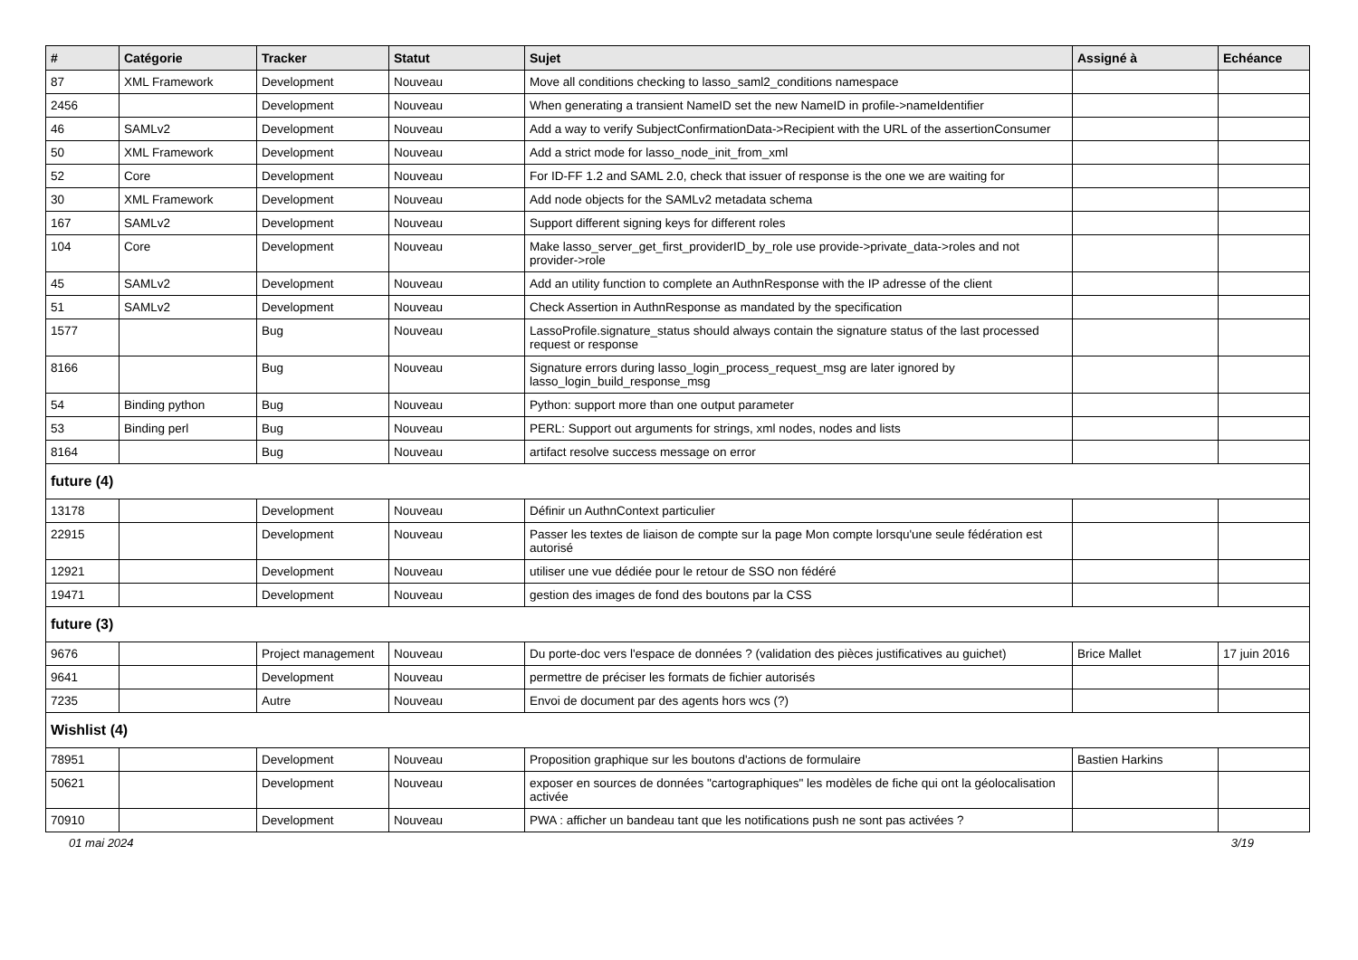| # | Catégorie | Tracker | Statut | Sujet | Assigné à | Echéance |
| --- | --- | --- | --- | --- | --- | --- |
| 87 | XML Framework | Development | Nouveau | Move all conditions checking to lasso_saml2_conditions namespace | | |
| 2456 | | Development | Nouveau | When generating a transient NameID set the new NameID in profile->nameIdentifier | | |
| 46 | SAMLv2 | Development | Nouveau | Add a way to verify SubjectConfirmationData->Recipient with the URL of the assertionConsumer | | |
| 50 | XML Framework | Development | Nouveau | Add a strict mode for lasso_node_init_from_xml | | |
| 52 | Core | Development | Nouveau | For ID-FF 1.2 and SAML 2.0, check that issuer of response is the one we are waiting for | | |
| 30 | XML Framework | Development | Nouveau | Add node objects for the SAMLv2 metadata schema | | |
| 167 | SAMLv2 | Development | Nouveau | Support different signing keys for different roles | | |
| 104 | Core | Development | Nouveau | Make lasso_server_get_first_providerID_by_role use provide->private_data->roles and not provider->role | | |
| 45 | SAMLv2 | Development | Nouveau | Add an utility function to complete an AuthnResponse with the IP adresse of the client | | |
| 51 | SAMLv2 | Development | Nouveau | Check Assertion in AuthnResponse as mandated by the specification | | |
| 1577 | | Bug | Nouveau | LassoProfile.signature_status should always contain the signature status of the last processed request or response | | |
| 8166 | | Bug | Nouveau | Signature errors during lasso_login_process_request_msg are later ignored by lasso_login_build_response_msg | | |
| 54 | Binding python | Bug | Nouveau | Python: support more than one output parameter | | |
| 53 | Binding perl | Bug | Nouveau | PERL: Support out arguments for strings, xml nodes, nodes and lists | | |
| 8164 | | Bug | Nouveau | artifact resolve success message on error | | |
| future (4) | | | | | | |
| 13178 | | Development | Nouveau | Définir un AuthnContext particulier | | |
| 22915 | | Development | Nouveau | Passer les textes de liaison de compte sur la page Mon compte lorsqu'une seule fédération est autorisé | | |
| 12921 | | Development | Nouveau | utiliser une vue dédiée pour le retour de SSO non fédéré | | |
| 19471 | | Development | Nouveau | gestion des images de fond des boutons par la CSS | | |
| future (3) | | | | | | |
| 9676 | | Project management | Nouveau | Du porte-doc vers l'espace de données ? (validation des pièces justificatives au guichet) | Brice Mallet | 17 juin 2016 |
| 9641 | | Development | Nouveau | permettre de préciser les formats de fichier autorisés | | |
| 7235 | | Autre | Nouveau | Envoi de document par des agents hors wcs (?) | | |
| Wishlist (4) | | | | | | |
| 78951 | | Development | Nouveau | Proposition graphique sur les boutons d'actions de formulaire | Bastien Harkins | |
| 50621 | | Development | Nouveau | exposer en sources de données "cartographiques" les modèles de fiche qui ont la géolocalisation activée | | |
| 70910 | | Development | Nouveau | PWA : afficher un bandeau tant que les notifications push ne sont pas activées ? | | |
01 mai 2024 3/19